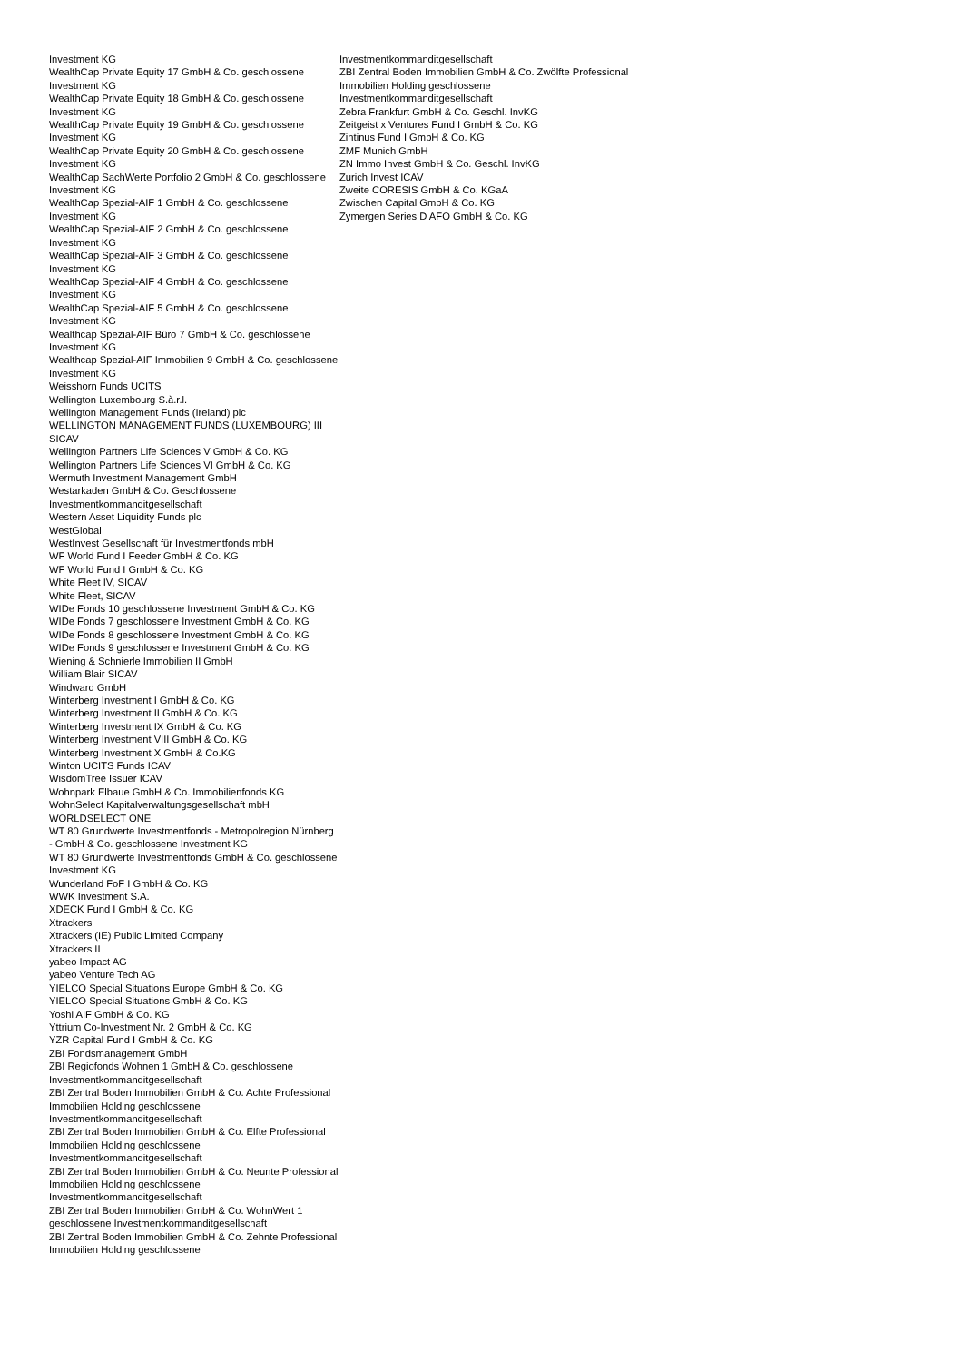Investment KG
WealthCap Private Equity 17 GmbH & Co. geschlossene Investment KG
WealthCap Private Equity 18 GmbH & Co. geschlossene Investment KG
WealthCap Private Equity 19 GmbH & Co. geschlossene Investment KG
WealthCap Private Equity 20 GmbH & Co. geschlossene Investment KG
WealthCap SachWerte Portfolio 2 GmbH & Co. geschlossene Investment KG
WealthCap Spezial-AIF 1 GmbH & Co. geschlossene Investment KG
WealthCap Spezial-AIF 2 GmbH & Co. geschlossene Investment KG
WealthCap Spezial-AIF 3 GmbH & Co. geschlossene Investment KG
WealthCap Spezial-AIF 4 GmbH & Co. geschlossene Investment KG
WealthCap Spezial-AIF 5 GmbH & Co. geschlossene Investment KG
Wealthcap Spezial-AIF Büro 7 GmbH & Co. geschlossene Investment KG
Wealthcap Spezial-AIF Immobilien 9 GmbH & Co. geschlossene Investment KG
Weisshorn Funds UCITS
Wellington Luxembourg S.à.r.l.
Wellington Management Funds (Ireland) plc
WELLINGTON MANAGEMENT FUNDS (LUXEMBOURG) III SICAV
Wellington Partners Life Sciences V GmbH & Co. KG
Wellington Partners Life Sciences VI GmbH & Co. KG
Wermuth Investment Management GmbH
Westarkaden GmbH & Co. Geschlossene Investmentkommanditgesellschaft
Western Asset Liquidity Funds plc
WestGlobal
WestInvest Gesellschaft für Investmentfonds mbH
WF World Fund I Feeder GmbH & Co. KG
WF World Fund I GmbH & Co. KG
White Fleet IV, SICAV
White Fleet, SICAV
WIDe Fonds 10 geschlossene Investment GmbH & Co. KG
WIDe Fonds 7 geschlossene Investment GmbH & Co. KG
WIDe Fonds 8 geschlossene Investment GmbH & Co. KG
WIDe Fonds 9 geschlossene Investment GmbH & Co. KG
Wiening & Schnierle Immobilien II GmbH
William Blair SICAV
Windward GmbH
Winterberg Investment I GmbH & Co. KG
Winterberg Investment II GmbH & Co. KG
Winterberg Investment IX GmbH & Co. KG
Winterberg Investment VIII GmbH & Co. KG
Winterberg Investment X GmbH & Co.KG
Winton UCITS Funds ICAV
WisdomTree Issuer ICAV
Wohnpark Elbaue GmbH & Co. Immobilienfonds KG
WohnSelect Kapitalverwaltungsgesellschaft mbH
WORLDSELECT ONE
WT 80 Grundwerte Investmentfonds - Metropolregion Nürnberg - GmbH & Co. geschlossene Investment KG
WT 80 Grundwerte Investmentfonds GmbH & Co. geschlossene Investment KG
Wunderland FoF I GmbH & Co. KG
WWK Investment S.A.
XDECK Fund I GmbH & Co. KG
Xtrackers
Xtrackers (IE) Public Limited Company
Xtrackers II
yabeo Impact AG
yabeo Venture Tech AG
YIELCO Special Situations Europe GmbH & Co. KG
YIELCO Special Situations GmbH & Co. KG
Yoshi AIF GmbH & Co. KG
Yttrium Co-Investment Nr. 2 GmbH & Co. KG
YZR Capital Fund I GmbH & Co. KG
ZBI Fondsmanagement GmbH
ZBI Regiofonds Wohnen 1 GmbH & Co. geschlossene Investmentkommanditgesellschaft
ZBI Zentral Boden Immobilien GmbH & Co. Achte Professional Immobilien Holding geschlossene Investmentkommanditgesellschaft
ZBI Zentral Boden Immobilien GmbH & Co. Elfte Professional Immobilien Holding geschlossene Investmentkommanditgesellschaft
ZBI Zentral Boden Immobilien GmbH & Co. Neunte Professional Immobilien Holding geschlossene Investmentkommanditgesellschaft
ZBI Zentral Boden Immobilien GmbH & Co. WohnWert 1 geschlossene Investmentkommanditgesellschaft
ZBI Zentral Boden Immobilien GmbH & Co. Zehnte Professional Immobilien Holding geschlossene
Investmentkommanditgesellschaft
ZBI Zentral Boden Immobilien GmbH & Co. Zwölfte Professional Immobilien Holding geschlossene Investmentkommanditgesellschaft
Zebra Frankfurt GmbH & Co. Geschl. InvKG
Zeitgeist x Ventures Fund I GmbH & Co. KG
Zintinus Fund I GmbH & Co. KG
ZMF Munich GmbH
ZN Immo Invest GmbH & Co. Geschl. InvKG
Zurich Invest ICAV
Zweite CORESIS GmbH & Co. KGaA
Zwischen Capital GmbH & Co. KG
Zymergen Series D AFO GmbH & Co. KG